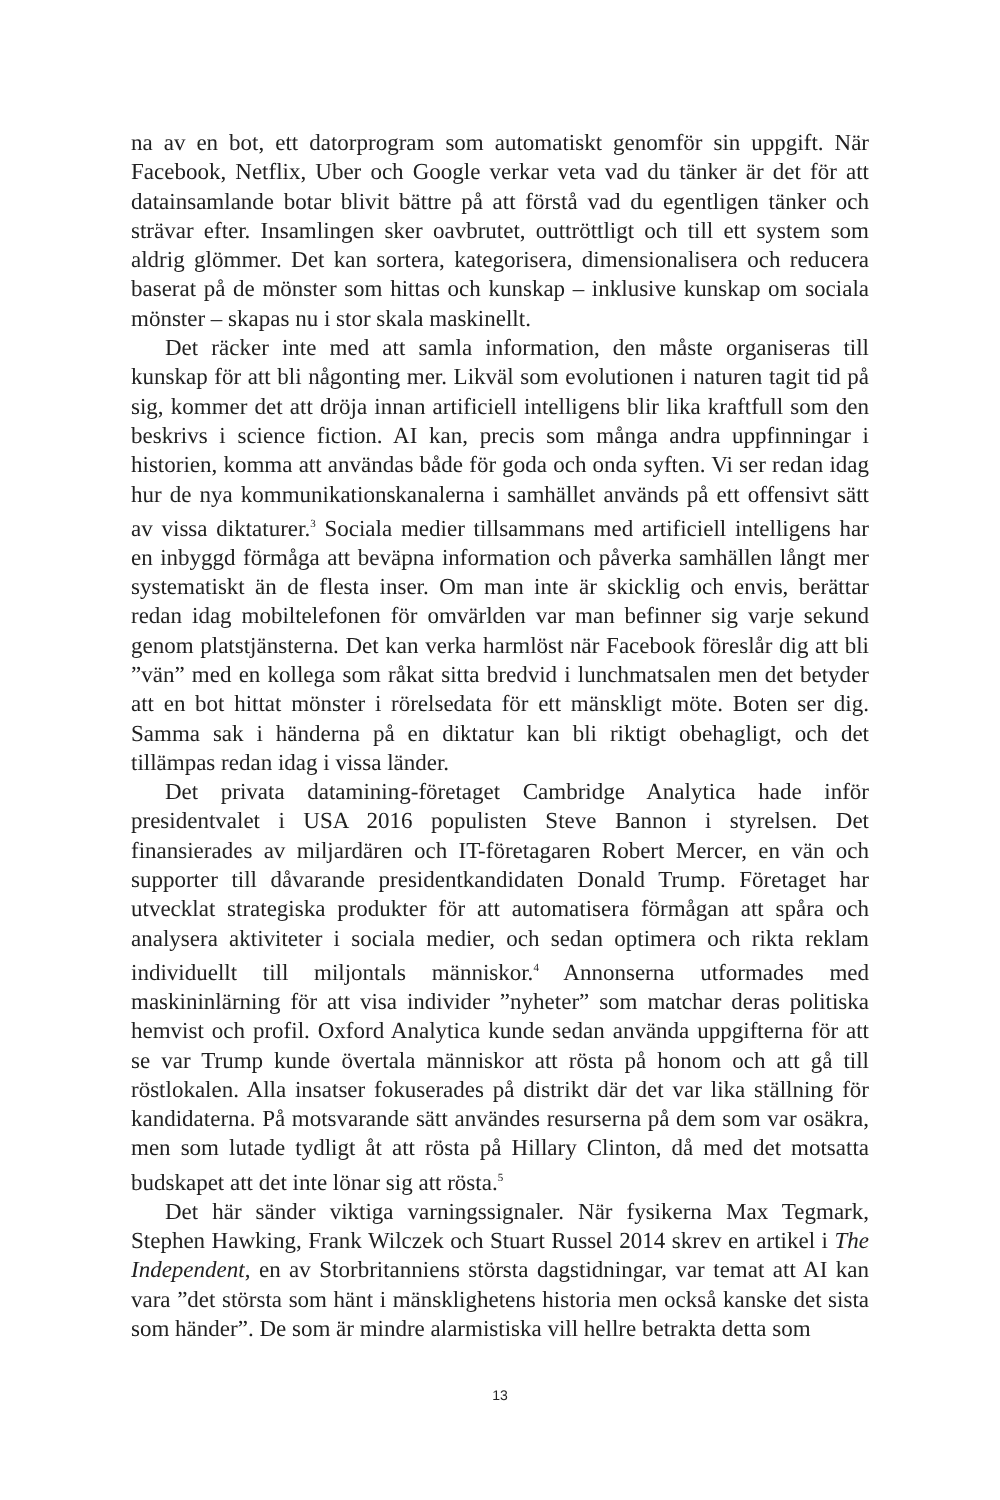na av en bot, ett datorprogram som automatiskt genomför sin uppgift. När Facebook, Netflix, Uber och Google verkar veta vad du tänker är det för att datainsamlande botar blivit bättre på att förstå vad du egentligen tänker och strävar efter. Insamlingen sker oavbrutet, outtröttligt och till ett system som aldrig glömmer. Det kan sortera, kategorisera, dimensionalisera och reducera baserat på de mönster som hittas och kunskap – inklusive kunskap om sociala mönster – skapas nu i stor skala maskinellt.
Det räcker inte med att samla information, den måste organiseras till kunskap för att bli någonting mer. Likväl som evolutionen i naturen tagit tid på sig, kommer det att dröja innan artificiell intelligens blir lika kraftfull som den beskrivs i science fiction. AI kan, precis som många andra uppfinningar i historien, komma att användas både för goda och onda syften. Vi ser redan idag hur de nya kommunikationskanalerna i samhället används på ett offensivt sätt av vissa diktaturer.<sup>3</sup> Sociala medier tillsammans med artificiell intelligens har en inbyggd förmåga att beväpna information och påverka samhällen långt mer systematiskt än de flesta inser. Om man inte är skicklig och envis, berättar redan idag mobiltelefonen för omvärlden var man befinner sig varje sekund genom platstjänsterna. Det kan verka harmlöst när Facebook föreslår dig att bli ”vän” med en kollega som råkat sitta bredvid i lunchmatsalen men det betyder att en bot hittat mönster i rörelsedata för ett mänskligt möte. Boten ser dig. Samma sak i händerna på en diktatur kan bli riktigt obehagligt, och det tillämpas redan idag i vissa länder.
Det privata datamining-företaget Cambridge Analytica hade inför presidentvalet i USA 2016 populisten Steve Bannon i styrelsen. Det finansierades av miljardären och IT-företagaren Robert Mercer, en vän och supporter till dåvarande presidentkandidaten Donald Trump. Företaget har utvecklat strategiska produkter för att automatisera förmågan att spåra och analysera aktiviteter i sociala medier, och sedan optimera och rikta reklam individuellt till miljontals människor.<sup>4</sup> Annonserna utformades med maskininlärning för att visa individer ”nyheter” som matchar deras politiska hemvist och profil. Oxford Analytica kunde sedan använda uppgifterna för att se var Trump kunde övertala människor att rösta på honom och att gå till röstlokalen. Alla insatser fokuserades på distrikt där det var lika ställning för kandidaterna. På motsvarande sätt användes resurserna på dem som var osäkra, men som lutade tydligt åt att rösta på Hillary Clinton, då med det motsatta budskapet att det inte lönar sig att rösta.<sup>5</sup>
Det här sänder viktiga varningssignaler. När fysikerna Max Tegmark, Stephen Hawking, Frank Wilczek och Stuart Russel 2014 skrev en artikel i The Independent, en av Storbritanniens största dagstidningar, var temat att AI kan vara ”det största som hänt i mänsklighetens historia men också kanske det sista som händer”. De som är mindre alarmistiska vill hellre betrakta detta som
13